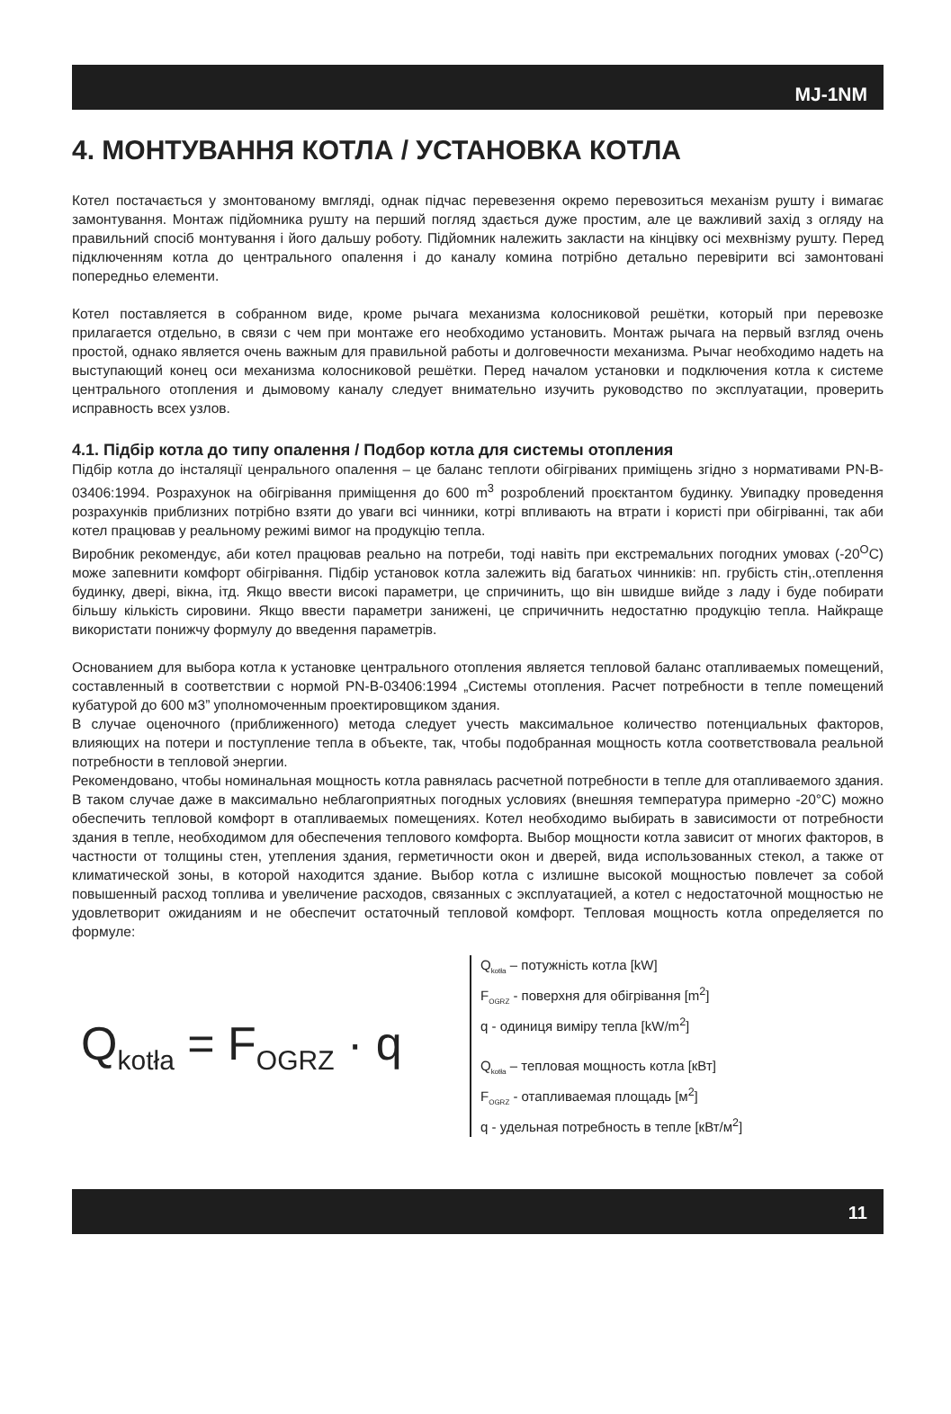MJ-1NM
4. МОНТУВАННЯ КОТЛА / УСТАНОВКА КОТЛА
Котел постачається у змонтованому вмгляді, однак підчас перевезення окремо перевозиться механізм рушту і вимагає замонтування. Монтаж підйомника рушту на перший погляд здається дуже простим, але це важливий захід з огляду на правильний спосіб монтування і його дальшу роботу. Підйомник належить закласти на кінцівку осі мехвнізму рушту. Перед підключенням котла до центрального опалення і до каналу комина потрібно детально перевірити всі замонтовані попередньо елементи.
Котел поставляется в собранном виде, кроме рычага механизма колосниковой решётки, который при перевозке прилагается отдельно, в связи с чем при монтаже его необходимо установить. Монтаж рычага на первый взгляд очень простой, однако является очень важным для правильной работы и долговечности механизма. Рычаг необходимо надеть на выступающий конец оси механизма колосниковой решётки. Перед началом установки и подключения котла к системе центрального отопления и дымовому каналу следует внимательно изучить руководство по эксплуатации, проверить исправность всех узлов.
4.1. Підбір котла до типу опалення / Подбор котла для системы отопления
Підбір котла до інсталяції ценрального опалення – це баланс теплоти обігріваних приміщень згідно з нормативами PN-B- 03406:1994. Розрахунок на обігрівання приміщення до 600 m<sup>3</sup> розроблений проєктантом будинку. Увипадку проведення розрахунків приблизних потрібно взяти до уваги всі чинники, котрі впливають на втрати і користі при обігріванні, так аби котел працював у реальному режимі вимог на продукцію тепла.
Виробник рекомендує, аби котел працював реально на потреби, тоді навіть при екстремальних погодних умовах (-20<sup>O</sup>C) може запевнити комфорт обігрівання. Підбір установок котла залежить від багатьох чинників: нп. грубість стін,.отеплення будинку, двері, вікна, ітд. Якщо ввести високі параметри, це спричинить, що він швидше вийде з ладу і буде побирати більшу кількість сировини. Якщо ввести параметри занижені, це спричичнить недостатню продукцію тепла. Найкраще використати понижчу формулу до введення параметрів.
Основанием для выбора котла к установке центрального отопления является тепловой баланс отапливаемых помещений, составленный в соответствии с нормой PN-B-03406:1994 „Системы отопления. Расчет потребности в тепле помещений кубатурой до 600 м3” уполномоченным проектировщиком здания.
В случае оценочного (приближенного) метода следует учесть максимальное количество потенциальных факторов, влияющих на потери и поступление тепла в объекте, так, чтобы подобранная мощность котла соответствовала реальной потребности в тепловой энергии.
Рекомендовано, чтобы номинальная мощность котла равнялась расчетной потребности в тепле для отапливаемого здания. В таком случае даже в максимально неблагоприятных погодных условиях (внешняя температура примерно -20°C) можно обеспечить тепловой комфорт в отапливаемых помещениях. Котел необходимо выбирать в зависимости от потребности здания в тепле, необходимом для обеспечения теплового комфорта. Выбор мощности котла зависит от многих факторов, в частности от толщины стен, утепления здания, герметичности окон и дверей, вида использованных стекол, а также от климатической зоны, в которой находится здание. Выбор котла с излишне высокой мощностью повлечет за собой повышенный расход топлива и увеличение расходов, связанных с эксплуатацией, а котел с недостаточной мощностью не удовлетворит ожиданиям и не обеспечит остаточный тепловой комфорт. Тепловая мощность котла определяется по формуле:
Q<sub>kotła</sub> = F<sub>OGRZ</sub> · q
Q<sub>kotła</sub> – потужність котла [kW]
F<sub>OGRZ</sub> - поверхня для обігрівання [m<sup>2</sup>]
q - одиниця виміру тепла [kW/m<sup>2</sup>]
Q<sub>kotła</sub> – тепловая мощность котла [кВт]
F<sub>OGRZ</sub> - отапливаемая площадь [м<sup>2</sup>]
q - удельная потребность в тепле [кВт/м<sup>2</sup>]
11